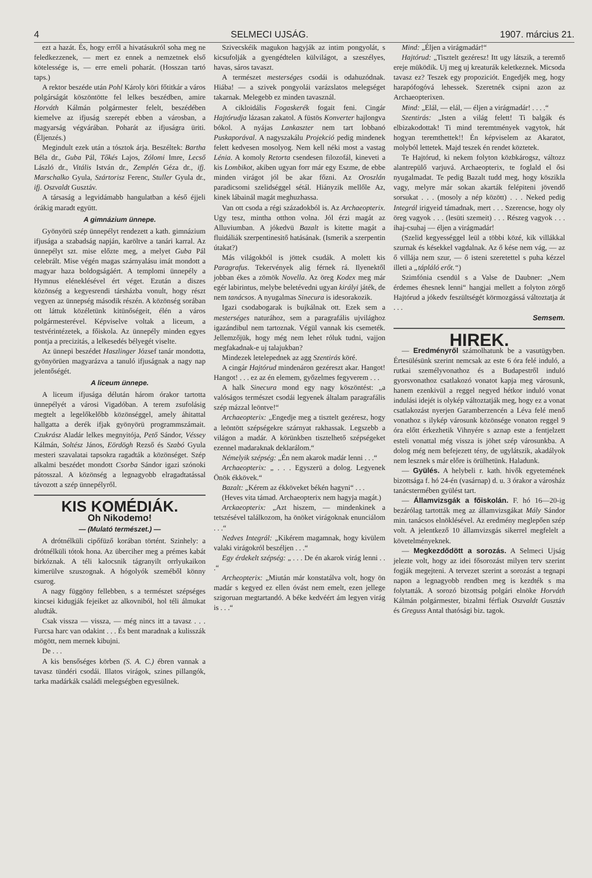4 SELMECI UJSÁG. 1907. március 21.
ezt a hazát. És, hogy erről a hivatásukról soha meg ne feledkezzenek, — mert ez ennek a nemzetnek első kötelessége is, — erre emeli poharát. (Hosszan tartó taps.)
A rektor beszéde után Pohl Károly köri főtitkár a város polgárságát köszöntötte fel lelkes beszédben, amire Horváth Kálmán polgármester felelt, beszédében kiemelve az ifjuság szerepét ebben a városban, a magyarság végvárában. Poharát az ifjuságra üriti. (Éljenzés.)
Megindult ezek után a tósztok árja. Beszéltek: Bartha Béla dr., Guba Pál, Tőkés Lajos, Zólomi Imre, Lecső László dr., Vitális István dr., Zemplén Géza dr., ifj. Marschalko Gyula, Szártorisz Ferenc, Stuller Gyula dr., ifj. Oszvaldt Gusztáv.
A társaság a legvidámabb hangulatban a késő éjjeli órákig maradt együtt.
A gimnázium ünnepe.
Gyönyörü szép ünnepélyt rendezett a kath. gimnázium ifjusága a szabadság napján, karöltve a tanári karral. Az ünnepélyt szt. mise előzte meg, a melyet Guba Pál celebrált. Mise végén magas szárnyalásu imát mondott a magyar haza boldogságáért. A templomi ünnepély a Hymnus eléneklésével ért véget. Ezután a diszes közönség a kegyesrendi társházba vonult, hogy részt vegyen az ünnepség második részén. A közönség sorában ott láttuk közéletünk kitünőségeit, élén a város polgármesterével. Képviselve voltak a liceum, a testvérintézetek, a főiskola. Az ünnepély minden egyes pontja a precizitás, a lelkesedés bélyegét viselte.
Az ünnepi beszédet Haszlinger József tanár mondotta, gyönyörüen magyarázva a tanuló ifjuságnak a nagy nap jelentőségét.
A liceum ünnepe.
A liceum ifjusága délután három órakor tartotta ünnepélyét a városi Vigadóban. A terem zsufolásig megtelt a legelőkelőbb közönséggel, amely áhitattal hallgatta a derék ifjak gyönyörü programmszámait. Czukrász Aladár lelkes megnyitója, Pető Sándor, Véssey Kálmán, Soltész János, Eördögh Rezső és Szabó Gyula mesteri szavalatai tapsokra ragadták a közönséget. Szép alkalmi beszédet mondott Csorba Sándor igazi szónoki pátosszal. A közönség a legnagyobb elragadtatással távozott a szép ünnepélyről.
KIS KOMÉDIÁK.
Oh Nikodemo!
— (Mulató természet.) —
A drótnélküli cipőfüző korában történt. Szinhely: a drótnélküli tótok hona. Az überciher meg a prémes kabát birkóznak. A téli kalocsnik tágranyilt orrlyukaikon kimerülve szuszognak. A hógolyók szeméből könny csurog.
A nagy függöny fellebben, s a természet szépséges kincsei kidugják fejeiket az alkovniból, hol téli álmukat aludták.
Csak vissza — vissza, — még nincs itt a tavasz . . . Furcsa harc van odakint . . . És bent maradnak a kulisszák mögött, nem mernek kibujni.
De . . .
A kis bensőséges körben (S. A. C.) ébren vannak a tavasz tündéri csodái. Illatos virágok, szines pillangók, tarka madárkák családi melegségben egyesülnek.
Szivecskéik magukon hagyják az intim pongyolát, s kicsufolják a gyengédtelen külvilágot, a szeszélyes, havas, sáros tavaszt.
A természet mesterséges csodái is odahuzódnak. Hiába! — a szivek pongyolái varázslatos melegséget takarnak. Melegebb ez minden tavasznál.
A cikloidális Fogaskerék fogait feni. Cingár Hajtórudja lázasan zakatol. A füstös Konverter hajlongva bókol. A nyájas Lankaszter nem tart lobbanó Puskaporával. A nagyszakálu Projekció pedig mindenek felett kedvesen mosolyog. Nem kell néki most a vastag Lénia. A komoly Retorta csendesen filozofál, kineveti a kis Lombikot, akiben ugyan forr már egy Eszme, de ebbe minden virágot jól be akar főzni. Az Oroszlán paradicsomi szelidséggel sétál. Hiányzik mellőle Az, kinek lábainál magát meghuzhassa.
Van ott csoda a régi századokból is. Az Archaeopterix. Ugy tesz, mintha otthon volna. Jól érzi magát az Alluviumban. A jókedvü Bazalt is kitette magát a fluidáliák szerpentinesitő hatásának. (Ismerik a szerpentin útakat?)
Más világokból is jöttek csudák. A molett kis Paragrafus. Tekervények alig férnek rá. Ilyenektől jobban ékes a zömök Novella. Az öreg Kodex meg már egér labirintus, melybe beletévedni ugyan királyi játék, de nem tanácsos. A nyugalmas Sinecura is idesorakozik.
Igazi csodabogarak is bujkálnak ott. Ezek sem a mesterséges naturához, sem a paragrafális ujvilághoz igazándibul nem tartoznak. Végül vannak kis csemeték. Jellemzőjük, hogy még nem lehet róluk tudni, vajjon megfakadnak-e uj talajukban?
Mindezek letelepednek az agg Szentirás köré.
A cingár Hajtórud mindenáron gezéreszt akar. Hangot! Hangot! . . . ez az én elemem, győzelmes fegyverem . . .
A halk Sinecura mond egy nagy köszöntést: „a valóságos természet csodái legyenek általam paragrafális szép mázzal leöntve!“
Archaeopterix: „Engedje meg a tisztelt gezéresz, hogy a leöntött szépségekre szárnyat rakhassak. Legszebb a világon a madár. A körünkben tisztelhető szépségeket ezennel madaraknak deklarálom.“
Némelyik szépség: „Én nem akarok madár lenni . . .“
Archaeopterix: „ . . . Egyszerü a dolog. Legyenek Önök ékkövek.“
Bazalt: „Kérem az ékköveket békén hagyni“ . . .
(Heves vita támad. Archaeopterix nem hagyja magát.)
Arckaeopterix: „Azt hiszem, — mindenkinek a tetszésével találkozom, ha önöket virágoknak enunciálom . . .“
Nedves Integrál: „Kikérem magamnak, hogy kivülem valaki virágokról beszéljen . . .“
Egy érdekelt szépség: „ . . . De én akarok virág lenni . . .“
Archeopterix: „Miután már konstatálva volt, hogy ön madár s kegyed ez ellen óvást nem emelt, ezen jellege szigoruan megtartandó. A béke kedvéért ám legyen virág is . . .“
Mind: „Éljen a virágmadár!“
Hajtórud: „Tisztelt gezéresz! Itt ugy látszik, a teremtő ereje müködik. Uj meg uj kreaturák keletkeznek. Micsoda tavasz ez? Teszek egy propoziciót. Engedjék meg, hogy harapófogóvá lehessek. Szeretnék csipni azon az Archaeopterixen.
Mind: „Elál, — elál, — éljen a virágmadár! . . . .“
Szentirás: „Isten a világ felett! Ti balgák és elbizakodottak! Ti mind teremtmények vagytok, hát hogyan teremthettek!! Én képviselem az Akaratot, molyból lettetek. Majd teszek én rendet köztetek.
Te Hajtórud, ki nekem folyton közbkárogsz, változz alantrepülő varjuvá. Archaeopterix, te foglald el ősi nyugalmadat. Te pedig Bazalt tudd meg, hogy köszikla vagy, melyre már sokan akarták felépiteni jövendő sorsukat . . . (mosoly a nép között) . . . Neked pedig Integrál irigyeid támadnak, mert . . . Szerencse, hogy oly öreg vagyok . . . (lesüti szemeit) . . . Részeg vagyok . . . ihaj-csuhaj — éljen a virágmadár!
(Szelid kegyességgel leül a többi közé, kik villákkal szurnak és késekkel vagdalnak. Az ő kése nem vág, — az ő villája nem szur, — ő isteni szeretettel s puha kézzel illeti a „tápláló erőt.“)
Szimfónia csendül s a Valse de Daubner: „Nem érdemes éhesnek lenni“ hangjai mellett a folyton zörgő Hajtórud a jókedv feszültségét körmozgássá változtatja át . . .
Semsem.
HIREK.
— Eredményről számolhatunk be a vasutügyben. Értesülésünk szerint nemcsak az este 6 óra felé induló, a rutkai személyvonathoz és a Budapestről induló gyorsvonathoz csatlakozó vonatot kapja meg városunk, hanem ezenkivül a reggel negyed hétkor induló vonat indulási idejét is olykép változtatják meg, hogy ez a vonat csatlakozást nyerjen Garamberzencén a Léva felé menő vonathoz s ilykép városunk közönsége vonaton reggel 9 óra előtt érkezhetik Vihnyére s aznap este a fentjelzett esteli vonattal még vissza is jöhet szép városunkba. A dolog még nem befejezett tény, de ugylátszik, akadályok nem lesznek s már előre is örülhetünk. Haladunk.
— Gyülés. A helybeli r. kath. hivők egyetemének bizottsága f. hó 24-én (vasárnap) d. u. 3 órakor a városház tanácstermében gyülést tart.
— Államvizsgák a főiskolán. F. hó 16—20-ig bezárólag tartották meg az államvizsgákat Mály Sándor min. tanácsos elnöklésével. Az eredmény meglepően szép volt. A jelentkező 10 államvizsgás sikerrel megfelelt a követelményeknek.
— Megkezdődött a sorozás. A Selmeci Ujság jelezte volt, hogy az idei fősorozást milyen terv szerint fogják megejteni. A tervezet szerint a sorozást a tegnapi napon a legnagyobb rendben meg is kezdték s ma folytatták. A sorozó bizottság polgári elnöke Horváth Kálmán polgármester, bizalmi férfiak Oszvaldt Gusztáv és Greguss Antal thatósági biz. tagok.